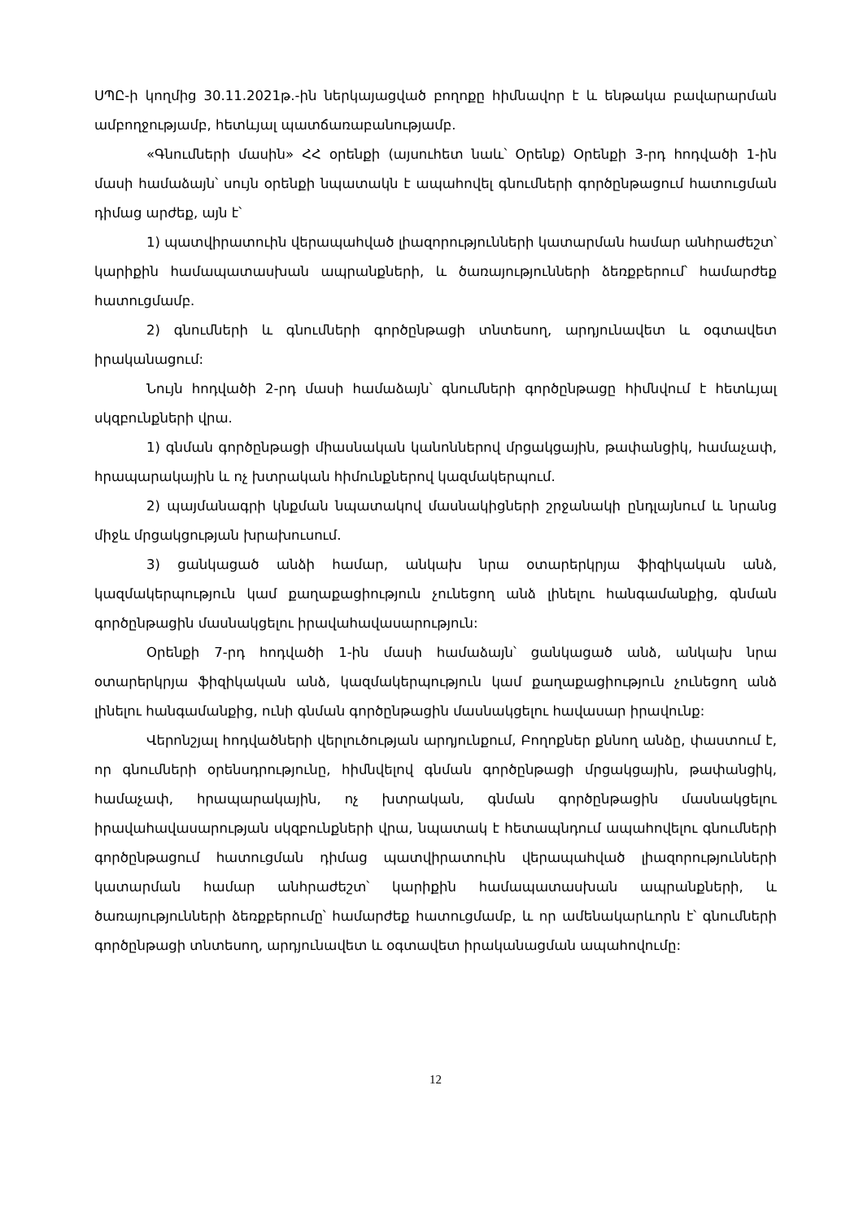ՍՊԸ-ի կողմից 30.11.2021թ.-ին ներկայացված բողոքը հիմնավոր է և ենթակա բավարարման ամբողջությամբ, հետևյալ պատճառաբանությամբ.
«Գնումների մասին» ՀՀ օրենքի (այսուհետ նաև՝ Օրենք) Օրենքի 3-րդ հոդվածի 1-ին մասի համաձայն՝ սույն օրենքի նպատակն է ապահովել գնումների գործընթացում հատուցման դիմաց արժեք, այն է՝
1) պատվիրատուին վերապահված լիազորությունների կատարման համար անհրաժեշտ՝ կարիքին համապատասխան ապրանքների, և ծառայությունների ձեռքբերում՝ համարժեք հատուցմամբ.
2) գնումների և գնումների գործընթացի տնտեսող, արդյունավետ և օգտավետ իրականացում:
Նույն հոդվածի 2-րդ մասի համաձայն՝ գնումների գործընթացը հիմնվում է հետևյալ սկզբունքների վրա.
1) գնման գործընթացի միասնական կանոններով մրցակցային, թափանցիկ, համաչափ, հրապարակային և ոչ խտրական հիմունքներով կազմակերպում.
2) պայմանագրի կնքման նպատակով մասնակիցների շրջանակի ընդլայնում և նրանց միջև մրցակցության խրախուսում.
3) ցանկացած անձի համար, անկախ նրա օտարերկրյա ֆիզիկական անձ, կազմակերպություն կամ քաղաքացիություն չունեցող անձ լինելու հանգամանքից, գնման գործընթացին մասնակցելու իրավահավասարություն:
Օրենքի 7-րդ հոդվածի 1-ին մասի համաձայն՝ ցանկացած անձ, անկախ նրա օտարերկրյա ֆիզիկական անձ, կազմակերպություն կամ քաղաքացիություն չունեցող անձ լինելու հանգամանքից, ունի գնման գործընթացին մասնակցելու հավասար իրավունք:
Վերոնշյալ հոդվածների վերլուծության արդյունքում, Բողոքներ քննող անձը, փաստում է, որ գնումների օրենսդրությունը, հիմնվելով գնման գործընթացի մրցակցային, թափանցիկ, համաչափ, հրապարակային, ոչ խտրական, գնման գործընթացին մասնակցելու իրավահավասարության սկզբունքների վրա, նպատակ է հետապնդում ապահովելու գնումների գործընթացում հատուցման դիմաց պատվիրատուին վերապահված լիազորությունների կատարման համար անհրաժեշտ՝ կարիքին համապատասխան ապրանքների, և ծառայությունների ձեռքբերումը՝ համարժեք հատուցմամբ, և որ ամենակարևորն է՝ գնումների գործընթացի տնտեսող, արդյունավետ և օգտավետ իրականացման ապահովումը:
12